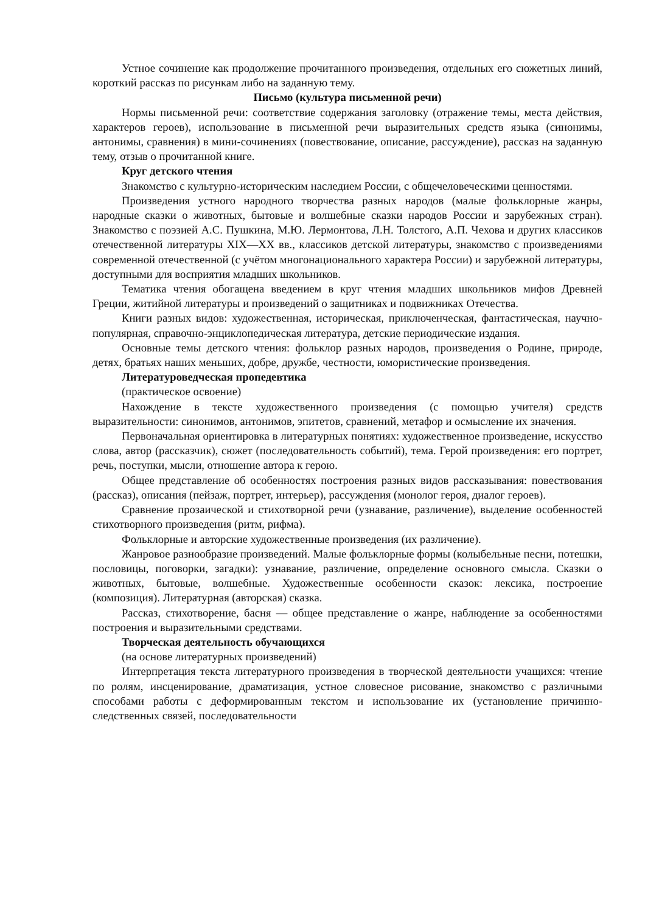Устное сочинение как продолжение прочитанного произведения, отдельных его сюжетных линий, короткий рассказ по рисункам либо на заданную тему.
Письмо (культура письменной речи)
Нормы письменной речи: соответствие содержания заголовку (отражение темы, места действия, характеров героев), использование в письменной речи выразительных средств языка (синонимы, антонимы, сравнения) в мини-сочинениях (повествование, описание, рассуждение), рассказ на заданную тему, отзыв о прочитанной книге.
Круг детского чтения
Знакомство с культурно-историческим наследием России, с общечеловеческими ценностями.
Произведения устного народного творчества разных народов (малые фольклорные жанры, народные сказки о животных, бытовые и волшебные сказки народов России и зарубежных стран). Знакомство с поэзией А.С. Пушкина, М.Ю. Лермонтова, Л.Н. Толстого, А.П. Чехова и других классиков отечественной литературы XIX—XX вв., классиков детской литературы, знакомство с произведениями современной отечественной (с учётом многонационального характера России) и зарубежной литературы, доступными для восприятия младших школьников.
Тематика чтения обогащена введением в круг чтения младших школьников мифов Древней Греции, житийной литературы и произведений о защитниках и подвижниках Отечества.
Книги разных видов: художественная, историческая, приключенческая, фантастическая, научно-популярная, справочно-энциклопедическая литература, детские периодические издания.
Основные темы детского чтения: фольклор разных народов, произведения о Родине, природе, детях, братьях наших меньших, добре, дружбе, честности, юмористические произведения.
Литературоведческая пропедевтика
(практическое освоение)
Нахождение в тексте художественного произведения (с помощью учителя) средств выразительности: синонимов, антонимов, эпитетов, сравнений, метафор и осмысление их значения.
Первоначальная ориентировка в литературных понятиях: художественное произведение, искусство слова, автор (рассказчик), сюжет (последовательность событий), тема. Герой произведения: его портрет, речь, поступки, мысли, отношение автора к герою.
Общее представление об особенностях построения разных видов рассказывания: повествования (рассказ), описания (пейзаж, портрет, интерьер), рассуждения (монолог героя, диалог героев).
Сравнение прозаической и стихотворной речи (узнавание, различение), выделение особенностей стихотворного произведения (ритм, рифма).
Фольклорные и авторские художественные произведения (их различение).
Жанровое разнообразие произведений. Малые фольклорные формы (колыбельные песни, потешки, пословицы, поговорки, загадки): узнавание, различение, определение основного смысла. Сказки о животных, бытовые, волшебные. Художественные особенности сказок: лексика, построение (композиция). Литературная (авторская) сказка.
Рассказ, стихотворение, басня — общее представление о жанре, наблюдение за особенностями построения и выразительными средствами.
Творческая деятельность обучающихся
(на основе литературных произведений)
Интерпретация текста литературного произведения в творческой деятельности учащихся: чтение по ролям, инсценирование, драматизация, устное словесное рисование, знакомство с различными способами работы с деформированным текстом и использование их (установление причинно-следственных связей, последовательности